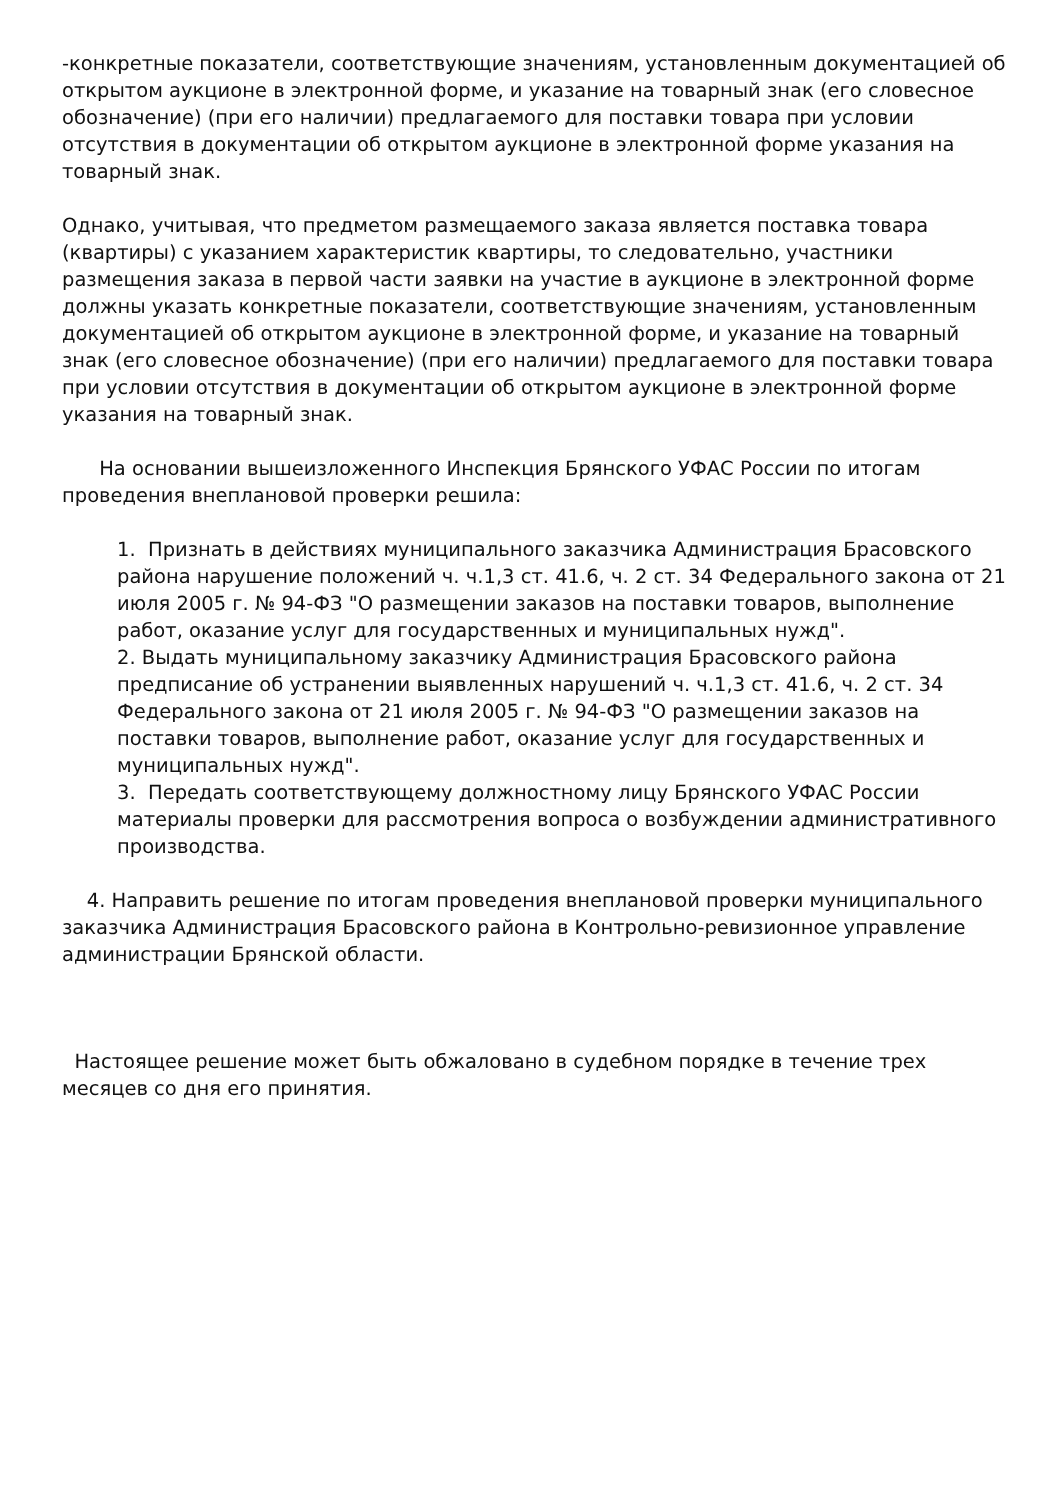-конкретные показатели, соответствующие значениям, установленным документацией об открытом аукционе в электронной форме, и указание на товарный знак (его словесное обозначение) (при его наличии) предлагаемого для поставки товара при условии отсутствия в документации об открытом аукционе в электронной форме указания на товарный знак.
Однако, учитывая, что предметом размещаемого заказа является поставка товара (квартиры) с указанием характеристик квартиры, то следовательно, участники размещения заказа в первой части заявки на участие в аукционе в электронной форме должны указать конкретные показатели, соответствующие значениям, установленным документацией об открытом аукционе в электронной форме, и указание на товарный знак (его словесное обозначение) (при его наличии) предлагаемого для поставки товара при условии отсутствия в документации об открытом аукционе в электронной форме указания на товарный знак.
На основании вышеизложенного Инспекция Брянского УФАС России по итогам проведения внеплановой проверки решила:
1. Признать в действиях муниципального заказчика Администрация Брасовского района нарушение положений ч. ч.1,3 ст. 41.6, ч. 2 ст. 34 Федерального закона от 21 июля 2005 г. № 94-ФЗ "О размещении заказов на поставки товаров, выполнение работ, оказание услуг для государственных и муниципальных нужд".
2. Выдать муниципальному заказчику Администрация Брасовского района предписание об устранении выявленных нарушений ч. ч.1,3 ст. 41.6, ч. 2 ст. 34 Федерального закона от 21 июля 2005 г. № 94-ФЗ "О размещении заказов на поставки товаров, выполнение работ, оказание услуг для государственных и муниципальных нужд".
3. Передать соответствующему должностному лицу Брянского УФАС России материалы проверки для рассмотрения вопроса о возбуждении административного производства.
4. Направить решение по итогам проведения внеплановой проверки муниципального заказчика Администрация Брасовского района в Контрольно-ревизионное управление администрации Брянской области.
Настоящее решение может быть обжаловано в судебном порядке в течение трех месяцев со дня его принятия.